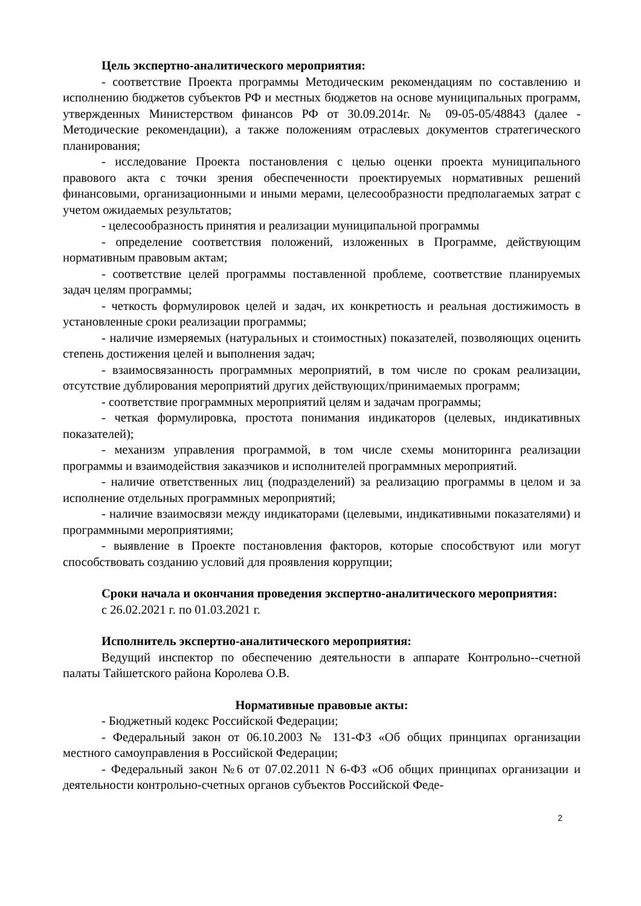Цель экспертно-аналитического мероприятия:
- соответствие Проекта программы Методическим рекомендациям по составлению и исполнению бюджетов субъектов РФ и местных бюджетов на основе муниципальных программ, утвержденных Министерством финансов РФ от 30.09.2014г. № 09-05-05/48843 (далее - Методические рекомендации), а также положениям отраслевых документов стратегического планирования;
- исследование Проекта постановления с целью оценки проекта муниципального правового акта с точки зрения обеспеченности проектируемых нормативных решений финансовыми, организационными и иными мерами, целесообразности предполагаемых затрат с учетом ожидаемых результатов;
- целесообразность принятия и реализации муниципальной программы
- определение соответствия положений, изложенных в Программе, действующим нормативным правовым актам;
- соответствие целей программы поставленной проблеме, соответствие планируемых задач целям программы;
- четкость формулировок целей и задач, их конкретность и реальная достижимость в установленные сроки реализации программы;
- наличие измеряемых (натуральных и стоимостных) показателей, позволяющих оценить степень достижения целей и выполнения задач;
- взаимосвязанность программных мероприятий, в том числе по срокам реализации, отсутствие дублирования мероприятий других действующих/принимаемых программ;
- соответствие программных мероприятий целям и задачам программы;
- четкая формулировка, простота понимания индикаторов (целевых, индикативных показателей);
- механизм управления программой, в том числе схемы мониторинга реализации программы и взаимодействия заказчиков и исполнителей программных мероприятий.
- наличие ответственных лиц (подразделений) за реализацию программы в целом и за исполнение отдельных программных мероприятий;
- наличие взаимосвязи между индикаторами (целевыми, индикативными показателями) и программными мероприятиями;
- выявление в Проекте постановления факторов, которые способствуют или могут способствовать созданию условий для проявления коррупции;
Сроки начала и окончания проведения экспертно-аналитического мероприятия:
с 26.02.2021 г. по 01.03.2021 г.
Исполнитель экспертно-аналитического мероприятия:
Ведущий инспектор по обеспечению деятельности в аппарате Контрольно--счетной палаты Тайшетского района Королева О.В.
Нормативные правовые акты:
- Бюджетный кодекс Российской Федерации;
- Федеральный закон от 06.10.2003 № 131-ФЗ «Об общих принципах организации местного самоуправления в Российской Федерации;
- Федеральный закон №6 от 07.02.2011 N 6-ФЗ «Об общих принципах организации и деятельности контрольно-счетных органов субъектов Российской Феде-
2